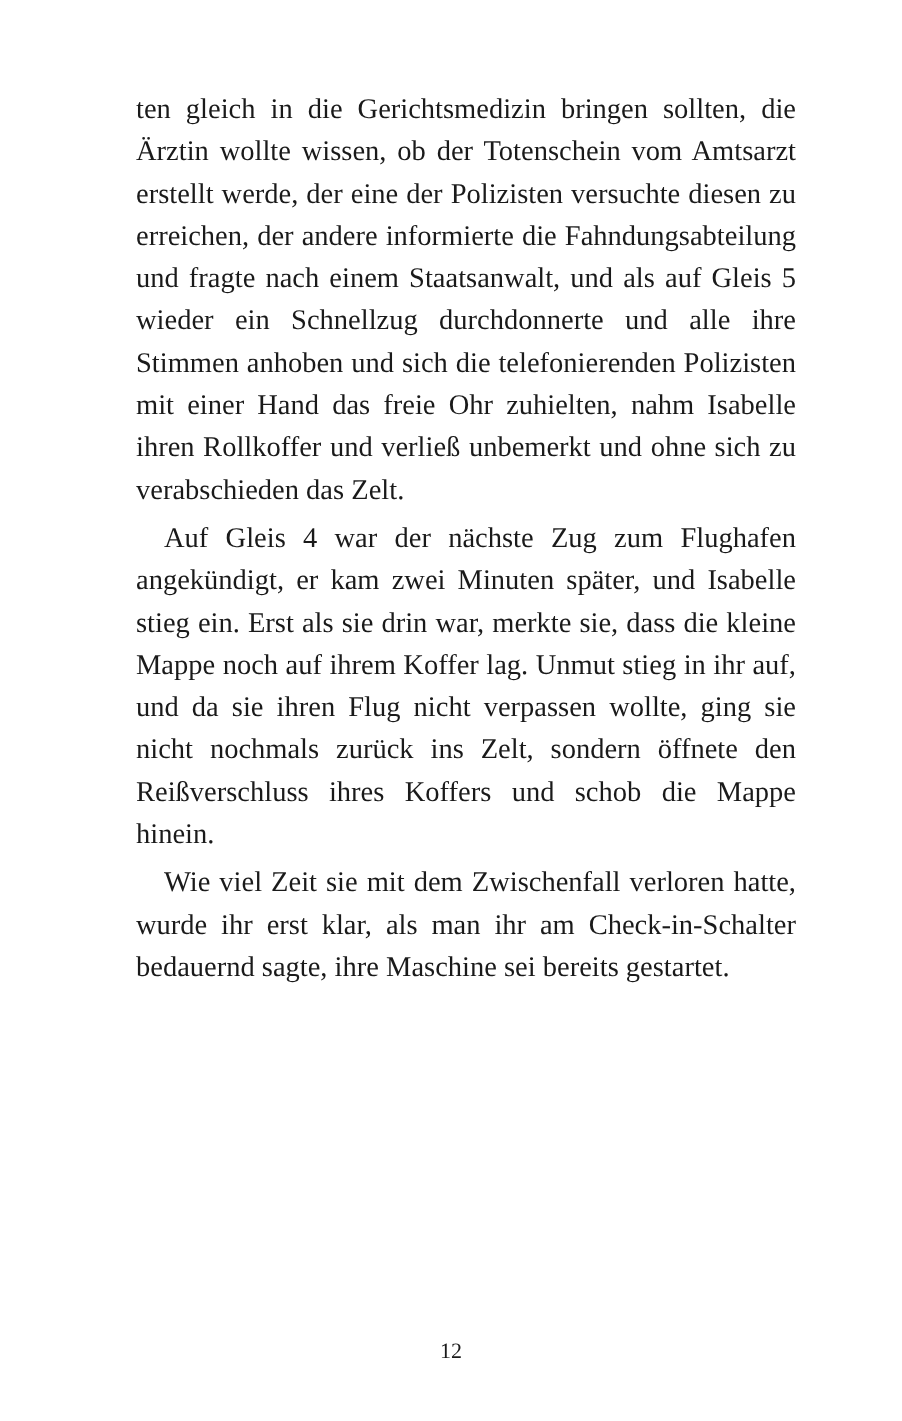ten gleich in die Gerichtsmedizin bringen sollten, die Ärztin wollte wissen, ob der Totenschein vom Amtsarzt erstellt werde, der eine der Polizisten versuchte diesen zu erreichen, der andere informierte die Fahndungsabteilung und fragte nach einem Staatsanwalt, und als auf Gleis 5 wieder ein Schnellzug durchdonnerte und alle ihre Stimmen anhoben und sich die telefonierenden Polizisten mit einer Hand das freie Ohr zuhielten, nahm Isabelle ihren Rollkoffer und verließ unbemerkt und ohne sich zu verabschieden das Zelt.
Auf Gleis 4 war der nächste Zug zum Flughafen angekündigt, er kam zwei Minuten später, und Isabelle stieg ein. Erst als sie drin war, merkte sie, dass die kleine Mappe noch auf ihrem Koffer lag. Unmut stieg in ihr auf, und da sie ihren Flug nicht verpassen wollte, ging sie nicht nochmals zurück ins Zelt, sondern öffnete den Reißverschluss ihres Koffers und schob die Mappe hinein.
Wie viel Zeit sie mit dem Zwischenfall verloren hatte, wurde ihr erst klar, als man ihr am Check-in-Schalter bedauernd sagte, ihre Maschine sei bereits gestartet.
12